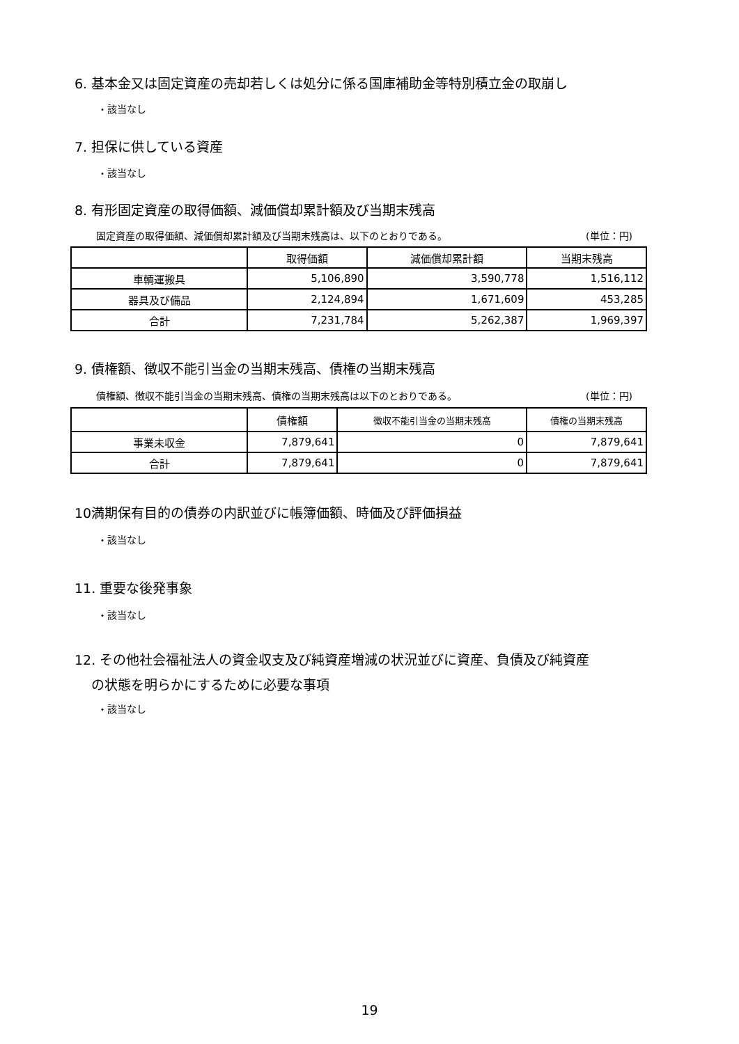6. 基本金又は固定資産の売却若しくは処分に係る国庫補助金等特別積立金の取崩し
・該当なし
7. 担保に供している資産
・該当なし
8. 有形固定資産の取得価額、減価償却累計額及び当期末残高
固定資産の取得価額、減価償却累計額及び当期末残高は、以下のとおりである。 (単位：円)
| | 取得価額 | 減価償却累計額 | 当期末残高 |
| --- | --- | --- | --- |
| 車輌運搬具 | 5,106,890 | 3,590,778 | 1,516,112 |
| 器具及び備品 | 2,124,894 | 1,671,609 | 453,285 |
| 合計 | 7,231,784 | 5,262,387 | 1,969,397 |
9. 債権額、徴収不能引当金の当期末残高、債権の当期末残高
債権額、徴収不能引当金の当期末残高、債権の当期末残高は以下のとおりである。 (単位：円)
| | 債権額 | 徴収不能引当金の当期末残高 | 債権の当期末残高 |
| --- | --- | --- | --- |
| 事業未収金 | 7,879,641 | 0 | 7,879,641 |
| 合計 | 7,879,641 | 0 | 7,879,641 |
10満期保有目的の債券の内訳並びに帳簿価額、時価及び評価損益
・該当なし
11. 重要な後発事象
・該当なし
12. その他社会福祉法人の資金収支及び純資産増減の状況並びに資産、負債及び純資産
の状態を明らかにするために必要な事項
・該当なし
19